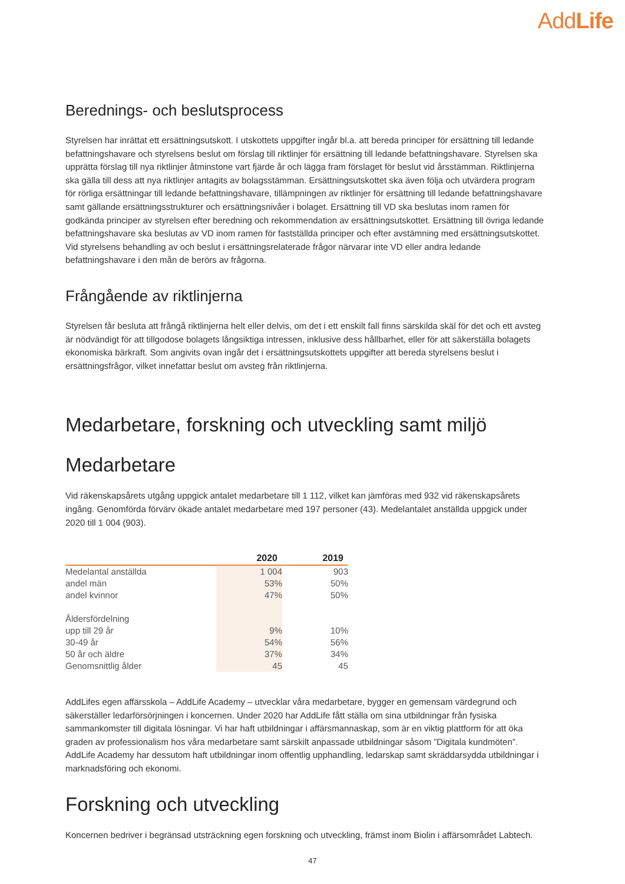AddLife
Berednings- och beslutsprocess
Styrelsen har inrättat ett ersättningsutskott. I utskottets uppgifter ingår bl.a. att bereda principer för ersättning till ledande befattningshavare och styrelsens beslut om förslag till riktlinjer för ersättning till ledande befattningshavare. Styrelsen ska upprätta förslag till nya riktlinjer åtminstone vart fjärde år och lägga fram förslaget för beslut vid årsstämman. Riktlinjerna ska gälla till dess att nya riktlinjer antagits av bolagsstämman. Ersättningsutskottet ska även följa och utvärdera program för rörliga ersättningar till ledande befattningshavare, tillämpningen av riktlinjer för ersättning till ledande befattningshavare samt gällande ersättningsstrukturer och ersättningsnivåer i bolaget. Ersättning till VD ska beslutas inom ramen för godkända principer av styrelsen efter beredning och rekommendation av ersättningsutskottet. Ersättning till övriga ledande befattningshavare ska beslutas av VD inom ramen för fastställda principer och efter avstämning med ersättningsutskottet. Vid styrelsens behandling av och beslut i ersättningsrelaterade frågor närvarar inte VD eller andra ledande befattningshavare i den mån de berörs av frågorna.
Frångående av riktlinjerna
Styrelsen får besluta att frångå riktlinjerna helt eller delvis, om det i ett enskilt fall finns särskilda skäl för det och ett avsteg är nödvändigt för att tillgodose bolagets långsiktiga intressen, inklusive dess hållbarhet, eller för att säkerställa bolagets ekonomiska bärkraft. Som angivits ovan ingår det i ersättningsutskottets uppgifter att bereda styrelsens beslut i ersättningsfrågor, vilket innefattar beslut om avsteg från riktlinjerna.
Medarbetare, forskning och utveckling samt miljö
Medarbetare
Vid räkenskapsårets utgång uppgick antalet medarbetare till 1 112, vilket kan jämföras med 932 vid räkenskapsårets ingång. Genomförda förvärv ökade antalet medarbetare med 197 personer (43). Medelantalet anställda uppgick under 2020 till 1 004 (903).
| | 2020 | 2019 |
| --- | --- | --- |
| Medelantal anställda | 1 004 | 903 |
| andel män | 53% | 50% |
| andel kvinnor | 47% | 50% |
| Åldersfördelning | | |
| upp till 29 år | 9% | 10% |
| 30-49 år | 54% | 56% |
| 50 år och äldre | 37% | 34% |
| Genomsnittlig ålder | 45 | 45 |
AddLifes egen affärsskola – AddLife Academy – utvecklar våra medarbetare, bygger en gemensam värdegrund och säkerställer ledarförsörjningen i koncernen. Under 2020 har AddLife fått ställa om sina utbildningar från fysiska sammankomster till digitala lösningar. Vi har haft utbildningar i affärsmannaskap, som är en viktig plattform för att öka graden av professionalism hos våra medarbetare samt särskilt anpassade utbildningar såsom ”Digitala kundmöten”. AddLife Academy har dessutom haft utbildningar inom offentlig upphandling, ledarskap samt skräddarsydda utbildningar i marknadsföring och ekonomi.
Forskning och utveckling
Koncernen bedriver i begränsad utsträckning egen forskning och utveckling, främst inom Biolin i affärsområdet Labtech.
47